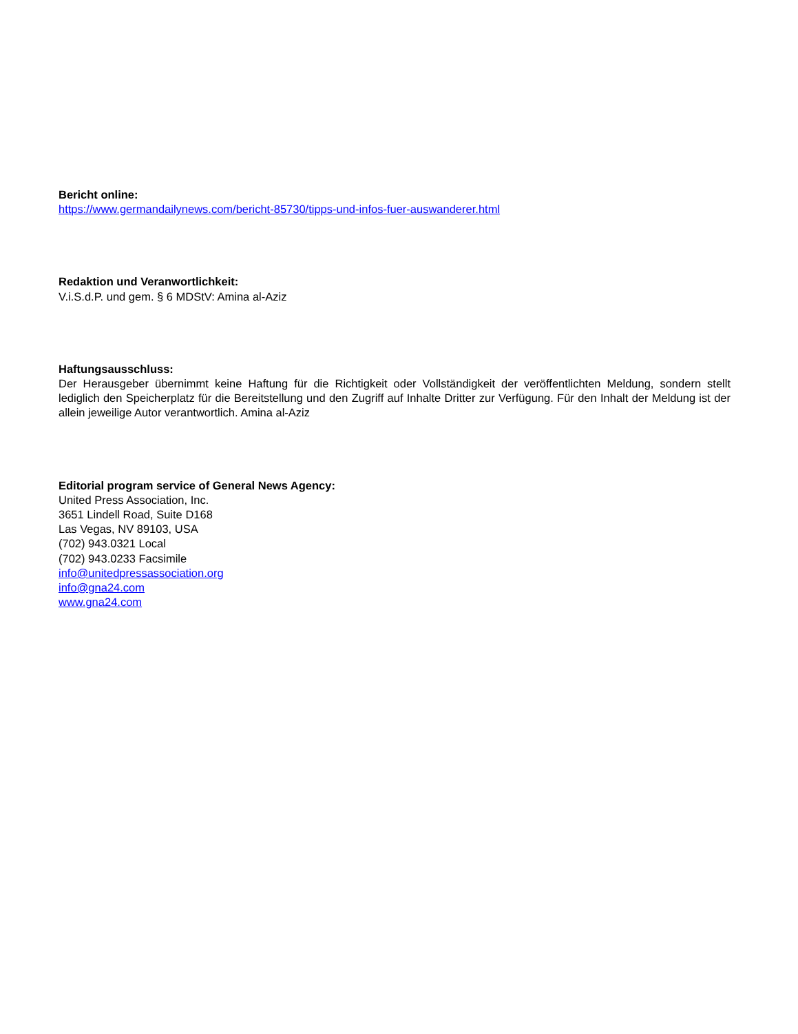Bericht online:
https://www.germandailynews.com/bericht-85730/tipps-und-infos-fuer-auswanderer.html
Redaktion und Veranwortlichkeit:
V.i.S.d.P. und gem. § 6 MDStV: Amina al-Aziz
Haftungsausschluss:
Der Herausgeber übernimmt keine Haftung für die Richtigkeit oder Vollständigkeit der veröffentlichten Meldung, sondern stellt lediglich den Speicherplatz für die Bereitstellung und den Zugriff auf Inhalte Dritter zur Verfügung. Für den Inhalt der Meldung ist der allein jeweilige Autor verantwortlich. Amina al-Aziz
Editorial program service of General News Agency:
United Press Association, Inc.
3651 Lindell Road, Suite D168
Las Vegas, NV 89103, USA
(702) 943.0321 Local
(702) 943.0233 Facsimile
info@unitedpressassociation.org
info@gna24.com
www.gna24.com